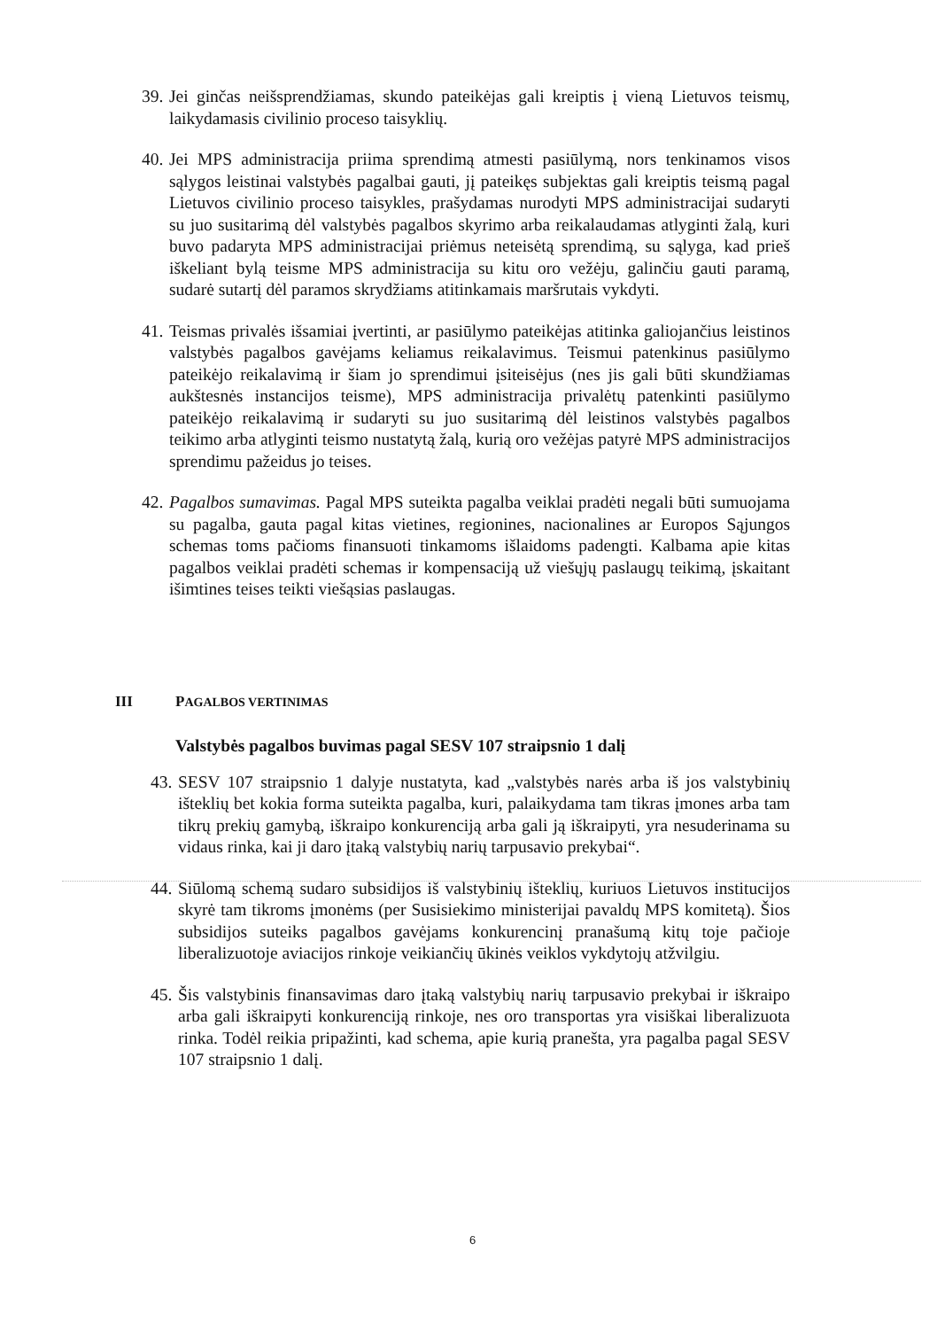39. Jei ginčas neišsprendžiamas, skundo pateikėjas gali kreiptis į vieną Lietuvos teismų, laikydamasis civilinio proceso taisyklių.
40. Jei MPS administracija priima sprendimą atmesti pasiūlymą, nors tenkinamos visos sąlygos leistinai valstybės pagalbai gauti, jį pateikęs subjektas gali kreiptis teismą pagal Lietuvos civilinio proceso taisykles, prašydamas nurodyti MPS administracijai sudaryti su juo susitarimą dėl valstybės pagalbos skyrimo arba reikalaudamas atlyginti žalą, kuri buvo padaryta MPS administracijai priėmus neteisėtą sprendimą, su sąlyga, kad prieš iškeliant bylą teisme MPS administracija su kitu oro vežėju, galinčiu gauti paramą, sudarė sutartį dėl paramos skrydžiams atitinkamais maršrutais vykdyti.
41. Teismas privalės išsamiai įvertinti, ar pasiūlymo pateikėjas atitinka galiojančius leistinos valstybės pagalbos gavėjams keliamus reikalavimus. Teismui patenkinus pasiūlymo pateikėjo reikalavimą ir šiam jo sprendimui įsiteisėjus (nes jis gali būti skundžiamas aukštesnės instancijos teisme), MPS administracija privalėtų patenkinti pasiūlymo pateikėjo reikalavimą ir sudaryti su juo susitarimą dėl leistinos valstybės pagalbos teikimo arba atlyginti teismo nustatytą žalą, kurią oro vežėjas patyrė MPS administracijos sprendimu pažeidus jo teises.
42. Pagalbos sumavimas. Pagal MPS suteikta pagalba veiklai pradėti negali būti sumuojama su pagalba, gauta pagal kitas vietines, regionines, nacionalines ar Europos Sąjungos schemas toms pačioms finansuoti tinkamoms išlaidoms padengti. Kalbama apie kitas pagalbos veiklai pradėti schemas ir kompensaciją už viešųjų paslaugų teikimą, įskaitant išimtines teises teikti viešąsias paslaugas.
III PAGALBOS VERTINIMAS
Valstybės pagalbos buvimas pagal SESV 107 straipsnio 1 dalį
43. SESV 107 straipsnio 1 dalyje nustatyta, kad „valstybės narės arba iš jos valstybinių išteklių bet kokia forma suteikta pagalba, kuri, palaikydama tam tikras įmones arba tam tikrų prekių gamybą, iškraipo konkurenciją arba gali ją iškraipyti, yra nesuderinama su vidaus rinka, kai ji daro įtaką valstybių narių tarpusavio prekybai“.
44. Siūlomą schemą sudaro subsidijos iš valstybinių išteklių, kuriuos Lietuvos institucijos skyrė tam tikroms įmonėms (per Susisiekimo ministerijai pavaldų MPS komitetą). Šios subsidijos suteiks pagalbos gavėjams konkurencinį pranašumą kitų toje pačioje liberalizuotoje aviacijos rinkoje veikiančių ūkinės veiklos vykdytojų atžvilgiu.
45. Šis valstybinis finansavimas daro įtaką valstybių narių tarpusavio prekybai ir iškraipo arba gali iškraipyti konkurenciją rinkoje, nes oro transportas yra visiškai liberalizuota rinka. Todėl reikia pripažinti, kad schema, apie kurią pranešta, yra pagalba pagal SESV 107 straipsnio 1 dalį.
6